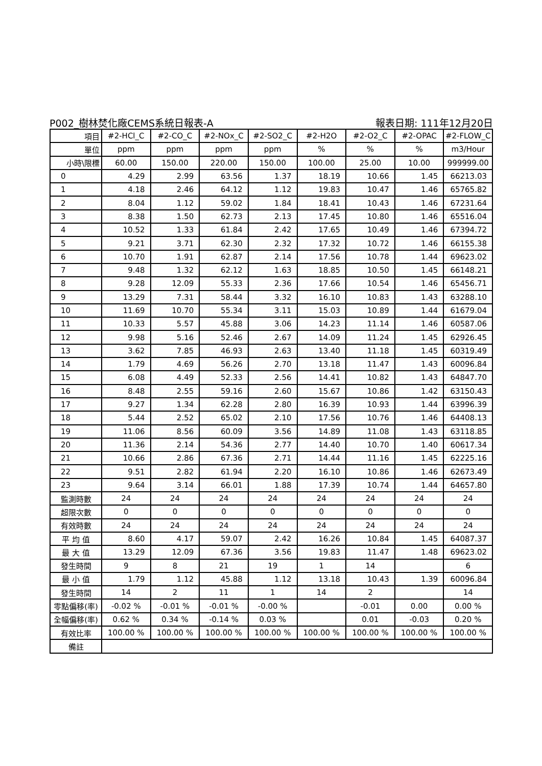P002_樹林焚化廠CEMS系統日報表-A 報表日期: 111年12月20日
| 項目 | #2-HCl_C | #2-CO_C | #2-NOx_C | #2-SO2_C | #2-H2O | #2-O2_C | #2-OPAC | #2-FLOW_C |
| 單位 | ppm | ppm | ppm | ppm | % | % | % | m3/Hour |
| 小時\限標 | 60.00 | 150.00 | 220.00 | 150.00 | 100.00 | 25.00 | 10.00 | 999999.00 |
| 0 | 4.29 | 2.99 | 63.56 | 1.37 | 18.19 | 10.66 | 1.45 | 66213.03 |
| 1 | 4.18 | 2.46 | 64.12 | 1.12 | 19.83 | 10.47 | 1.46 | 65765.82 |
| 2 | 8.04 | 1.12 | 59.02 | 1.84 | 18.41 | 10.43 | 1.46 | 67231.64 |
| 3 | 8.38 | 1.50 | 62.73 | 2.13 | 17.45 | 10.80 | 1.46 | 65516.04 |
| 4 | 10.52 | 1.33 | 61.84 | 2.42 | 17.65 | 10.49 | 1.46 | 67394.72 |
| 5 | 9.21 | 3.71 | 62.30 | 2.32 | 17.32 | 10.72 | 1.46 | 66155.38 |
| 6 | 10.70 | 1.91 | 62.87 | 2.14 | 17.56 | 10.78 | 1.44 | 69623.02 |
| 7 | 9.48 | 1.32 | 62.12 | 1.63 | 18.85 | 10.50 | 1.45 | 66148.21 |
| 8 | 9.28 | 12.09 | 55.33 | 2.36 | 17.66 | 10.54 | 1.46 | 65456.71 |
| 9 | 13.29 | 7.31 | 58.44 | 3.32 | 16.10 | 10.83 | 1.43 | 63288.10 |
| 10 | 11.69 | 10.70 | 55.34 | 3.11 | 15.03 | 10.89 | 1.44 | 61679.04 |
| 11 | 10.33 | 5.57 | 45.88 | 3.06 | 14.23 | 11.14 | 1.46 | 60587.06 |
| 12 | 9.98 | 5.16 | 52.46 | 2.67 | 14.09 | 11.24 | 1.45 | 62926.45 |
| 13 | 3.62 | 7.85 | 46.93 | 2.63 | 13.40 | 11.18 | 1.45 | 60319.49 |
| 14 | 1.79 | 4.69 | 56.26 | 2.70 | 13.18 | 11.47 | 1.43 | 60096.84 |
| 15 | 6.08 | 4.49 | 52.33 | 2.56 | 14.41 | 10.82 | 1.43 | 64847.70 |
| 16 | 8.48 | 2.55 | 59.16 | 2.60 | 15.67 | 10.86 | 1.42 | 63150.43 |
| 17 | 9.27 | 1.34 | 62.28 | 2.80 | 16.39 | 10.93 | 1.44 | 63996.39 |
| 18 | 5.44 | 2.52 | 65.02 | 2.10 | 17.56 | 10.76 | 1.46 | 64408.13 |
| 19 | 11.06 | 8.56 | 60.09 | 3.56 | 14.89 | 11.08 | 1.43 | 63118.85 |
| 20 | 11.36 | 2.14 | 54.36 | 2.77 | 14.40 | 10.70 | 1.40 | 60617.34 |
| 21 | 10.66 | 2.86 | 67.36 | 2.71 | 14.44 | 11.16 | 1.45 | 62225.16 |
| 22 | 9.51 | 2.82 | 61.94 | 2.20 | 16.10 | 10.86 | 1.46 | 62673.49 |
| 23 | 9.64 | 3.14 | 66.01 | 1.88 | 17.39 | 10.74 | 1.44 | 64657.80 |
| 監測時數 | 24 | 24 | 24 | 24 | 24 | 24 | 24 | 24 |
| 超限次數 | 0 | 0 | 0 | 0 | 0 | 0 | 0 | 0 |
| 有效時數 | 24 | 24 | 24 | 24 | 24 | 24 | 24 | 24 |
| 平 均 值 | 8.60 | 4.17 | 59.07 | 2.42 | 16.26 | 10.84 | 1.45 | 64087.37 |
| 最 大 值 | 13.29 | 12.09 | 67.36 | 3.56 | 19.83 | 11.47 | 1.48 | 69623.02 |
| 發生時間 | 9 | 8 | 21 | 19 | 1 | 14 | | 6 |
| 最 小 值 | 1.79 | 1.12 | 45.88 | 1.12 | 13.18 | 10.43 | 1.39 | 60096.84 |
| 發生時間 | 14 | 2 | 11 | 1 | 14 | 2 | | 14 |
| 零點偏移(率) | -0.02 % | -0.01 % | -0.01 % | -0.00 % | | -0.01 | 0.00 | 0.00 % |
| 全幅偏移(率) | 0.62 % | 0.34 % | -0.14 % | 0.03 % | | 0.01 | -0.03 | 0.20 % |
| 有效比率 | 100.00 % | 100.00 % | 100.00 % | 100.00 % | 100.00 % | 100.00 % | 100.00 % | 100.00 % |
| 備註 | | | | | | | | |